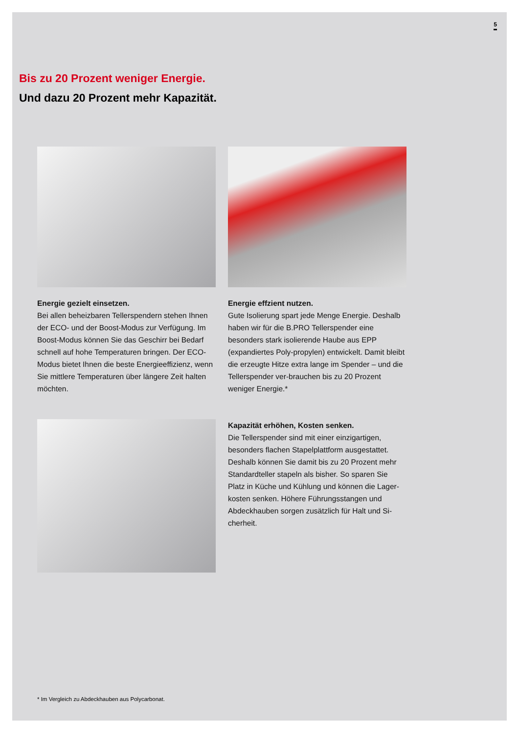5
Bis zu 20 Prozent weniger Energie.
Und dazu 20 Prozent mehr Kapazität.
Energie gezielt einsetzen.
Bei allen beheizbaren Tellerspendern stehen Ihnen der ECO- und der Boost-Modus zur Verfügung. Im Boost-Modus können Sie das Geschirr bei Bedarf schnell auf hohe Temperaturen bringen. Der ECO-Modus bietet Ihnen die beste Energieeffizienz, wenn Sie mittlere Temperaturen über längere Zeit halten möchten.
Energie effzient nutzen.
Gute Isolierung spart jede Menge Energie. Deshalb haben wir für die B.PRO Tellerspender eine besonders stark isolierende Haube aus EPP (expandiertes Poly-propylen) entwickelt. Damit bleibt die erzeugte Hitze extra lange im Spender – und die Tellerspender ver-brauchen bis zu 20 Prozent weniger Energie.*
Kapazität erhöhen, Kosten senken.
Die Tellerspender sind mit einer einzigartigen, besonders flachen Stapelplattform ausgestattet. Deshalb können Sie damit bis zu 20 Prozent mehr Standardteller stapeln als bisher. So sparen Sie Platz in Küche und Kühlung und können die Lager-kosten senken. Höhere Führungsstangen und Abdeckhauben sorgen zusätzlich für Halt und Si-cherheit.
* Im Vergleich zu Abdeckhauben aus Polycarbonat.